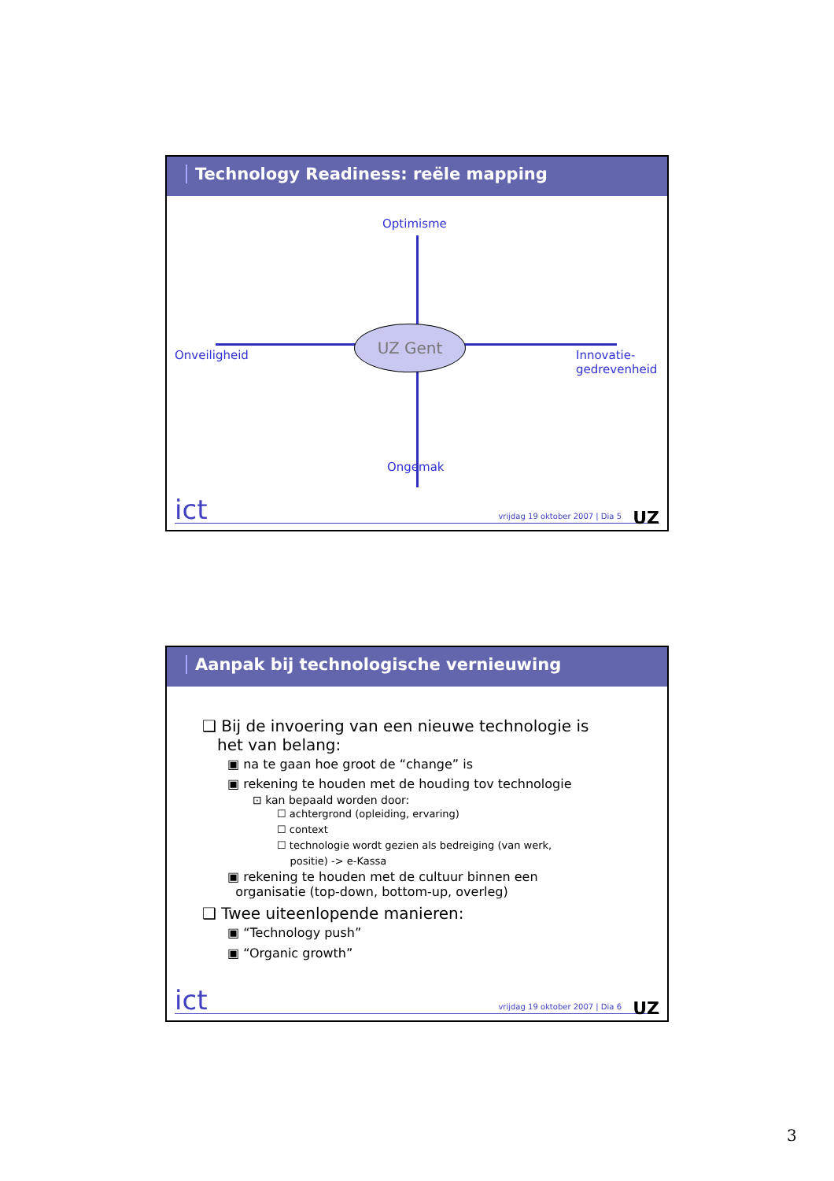Technology Readiness: reële mapping
Optimisme
UZ Gent
Onveiligheid
Innovatie-
gedrevenheid
Ongemak
ict
vrijdag 19 oktober 2007 | Dia 5
UZ
Aanpak bij technologische vernieuwing
❑ Bij de invoering van een nieuwe technologie is
het van belang:
▣ na te gaan hoe groot de “change” is
▣ rekening te houden met de houding tov technologie
⊡ kan bepaald worden door:
☐ achtergrond (opleiding, ervaring)
☐ context
☐ technologie wordt gezien als bedreiging (van werk,
positie) -> e-Kassa
▣ rekening te houden met de cultuur binnen een
organisatie (top-down, bottom-up, overleg)
❑ Twee uiteenlopende manieren:
▣ “Technology push”
▣ “Organic growth”
ict
vrijdag 19 oktober 2007 | Dia 6
UZ
3